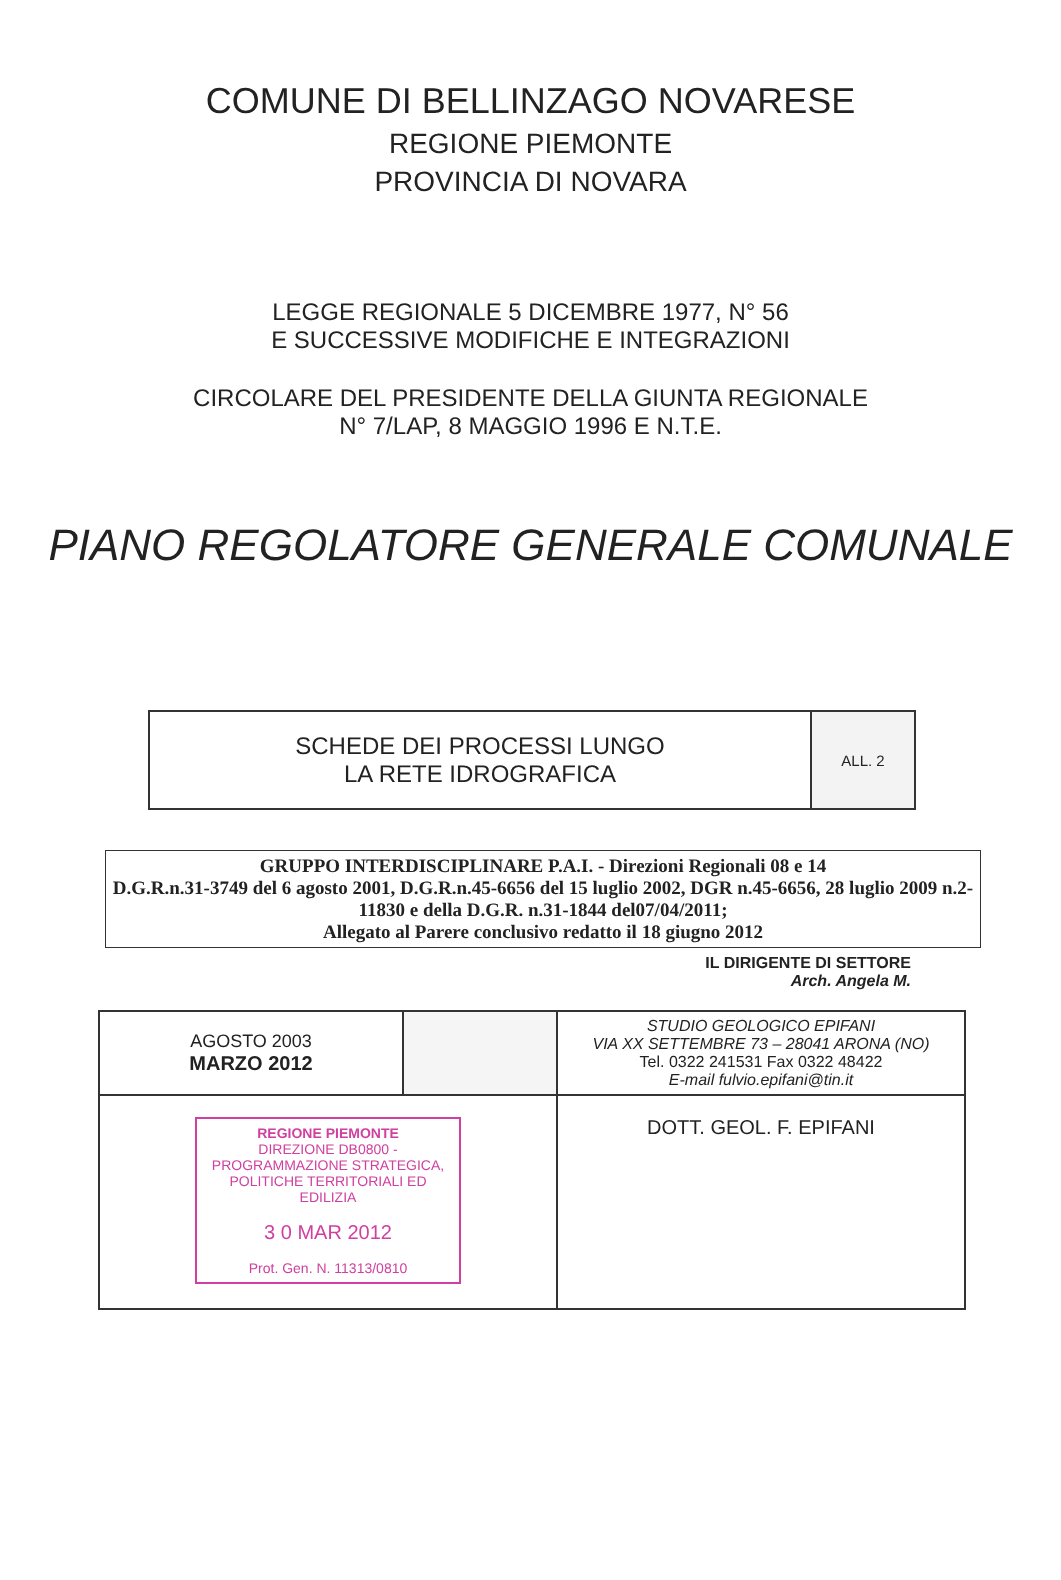COMUNE DI BELLINZAGO NOVARESE
REGIONE PIEMONTE
PROVINCIA DI NOVARA
LEGGE REGIONALE 5 DICEMBRE 1977, N° 56
E SUCCESSIVE MODIFICHE E INTEGRAZIONI
CIRCOLARE DEL PRESIDENTE DELLA GIUNTA REGIONALE
N° 7/LAP, 8 MAGGIO 1996 E N.T.E.
PIANO REGOLATORE GENERALE COMUNALE
| SCHEDE DEI PROCESSI LUNGO LA RETE IDROGRAFICA | ALL. 2 |
GRUPPO INTERDISCIPLINARE P.A.I. - Direzioni Regionali 08 e 14
D.G.R.n.31-3749 del 6 agosto 2001, D.G.R.n.45-6656 del 15 luglio 2002, DGR n.45-6656, 28 luglio 2009 n.2-11830 e della D.G.R. n.31-1844 del07/04/2011;
Allegato al Parere conclusivo redatto il 18 giugno 2012
IL DIRIGENTE DI SETTORE
Arch. Angela M.
| AGOSTO 2003 MARZO 2012 | | STUDIO GEOLOGICO EPIFANI VIA XX SETTEMBRE 73 – 28041 ARONA (NO) Tel. 0322 241531 Fax 0322 48422 E-mail fulvio.epifani@tin.it |
| REGIONE PIEMONTE DIREZIONE DB0800 - PROGRAMMAZIONE STRATEGICA, POLITICHE TERRITORIALI ED EDILIZIA 3 0 MAR 2012 Prot. Gen. N. 11313/0810 | | DOTT. GEOL. F. EPIFANI |